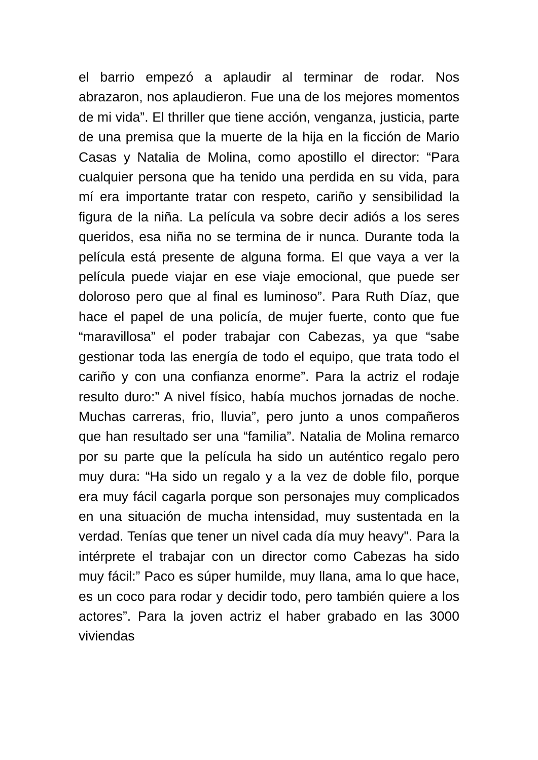el barrio empezó a aplaudir al terminar de rodar. Nos abrazaron, nos aplaudieron. Fue una de los mejores momentos de mi vida”. El thriller que tiene acción, venganza, justicia, parte de una premisa que la muerte de la hija en la ficción de Mario Casas y Natalia de Molina, como apostillo el director: “Para cualquier persona que ha tenido una perdida en su vida, para mí era importante tratar con respeto, cariño y sensibilidad la figura de la niña. La película va sobre decir adiós a los seres queridos, esa niña no se termina de ir nunca. Durante toda la película está presente de alguna forma. El que vaya a ver la película puede viajar en ese viaje emocional, que puede ser doloroso pero que al final es luminoso”. Para Ruth Díaz, que hace el papel de una policía, de mujer fuerte, conto que fue “maravillosa” el poder trabajar con Cabezas, ya que “sabe gestionar toda las energía de todo el equipo, que trata todo el cariño y con una confianza enorme”. Para la actriz el rodaje resulto duro:” A nivel físico, había muchos jornadas de noche. Muchas carreras, frio, lluvia”, pero junto a unos compañeros que han resultado ser una “familia”. Natalia de Molina remarco por su parte que la película ha sido un auténtico regalo pero muy dura: “Ha sido un regalo y a la vez de doble filo, porque era muy fácil cagarla porque son personajes muy complicados en una situación de mucha intensidad, muy sustentada en la verdad. Tenías que tener un nivel cada día muy heavy". Para la intérprete el trabajar con un director como Cabezas ha sido muy fácil:” Paco es súper humilde, muy llana, ama lo que hace, es un coco para rodar y decidir todo, pero también quiere a los actores”. Para la joven actriz el haber grabado en las 3000 viviendas